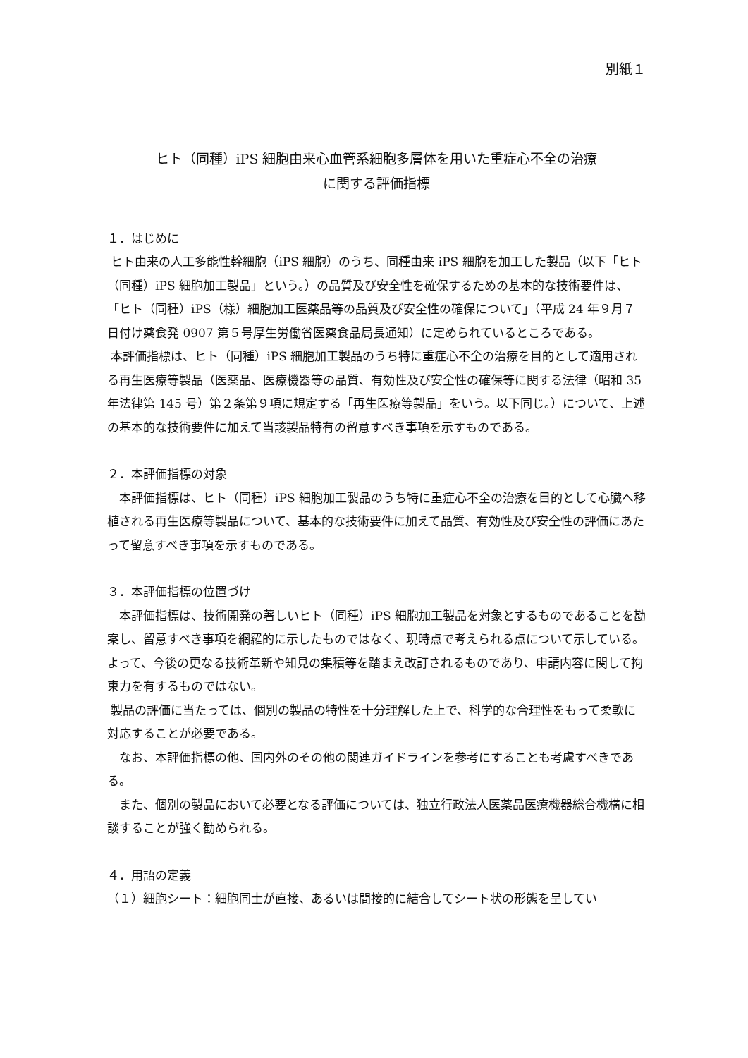別紙１
ヒト（同種）iPS 細胞由来心血管系細胞多層体を用いた重症心不全の治療
に関する評価指標
１．はじめに
ヒト由来の人工多能性幹細胞（iPS 細胞）のうち、同種由来 iPS 細胞を加工した製品（以下「ヒト（同種）iPS 細胞加工製品」という。）の品質及び安全性を確保するための基本的な技術要件は、「ヒト（同種）iPS（様）細胞加工医薬品等の品質及び安全性の確保について」（平成 24 年９月７日付け薬食発 0907 第５号厚生労働省医薬食品局長通知）に定められているところである。
本評価指標は、ヒト（同種）iPS 細胞加工製品のうち特に重症心不全の治療を目的として適用される再生医療等製品（医薬品、医療機器等の品質、有効性及び安全性の確保等に関する法律（昭和 35 年法律第 145 号）第２条第９項に規定する「再生医療等製品」をいう。以下同じ。）について、上述の基本的な技術要件に加えて当該製品特有の留意すべき事項を示すものである。
２．本評価指標の対象
　本評価指標は、ヒト（同種）iPS 細胞加工製品のうち特に重症心不全の治療を目的として心臓へ移植される再生医療等製品について、基本的な技術要件に加えて品質、有効性及び安全性の評価にあたって留意すべき事項を示すものである。
３．本評価指標の位置づけ
　本評価指標は、技術開発の著しいヒト（同種）iPS 細胞加工製品を対象とするものであることを勘案し、留意すべき事項を網羅的に示したものではなく、現時点で考えられる点について示している。よって、今後の更なる技術革新や知見の集積等を踏まえ改訂されるものであり、申請内容に関して拘束力を有するものではない。
製品の評価に当たっては、個別の製品の特性を十分理解した上で、科学的な合理性をもって柔軟に対応することが必要である。
　なお、本評価指標の他、国内外のその他の関連ガイドラインを参考にすることも考慮すべきである。
　また、個別の製品において必要となる評価については、独立行政法人医薬品医療機器総合機構に相談することが強く勧められる。
４．用語の定義
（１）細胞シート：細胞同士が直接、あるいは間接的に結合してシート状の形態を呈してい